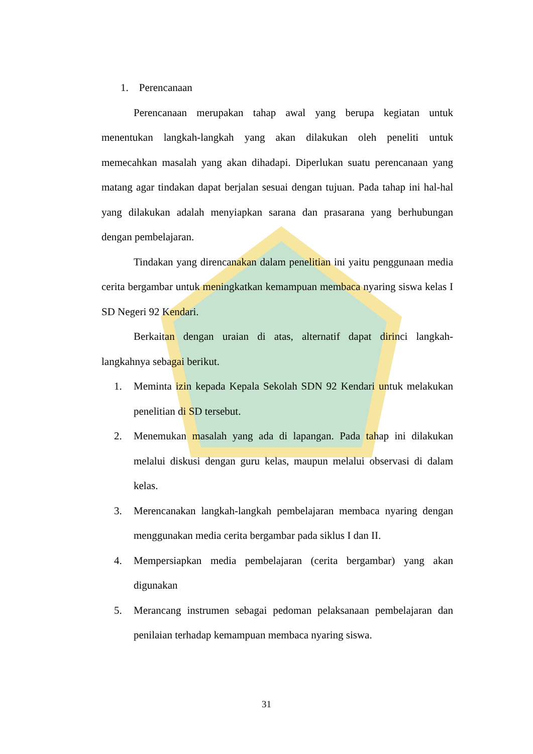1. Perencanaan
Perencanaan merupakan tahap awal yang berupa kegiatan untuk menentukan langkah-langkah yang akan dilakukan oleh peneliti untuk memecahkan masalah yang akan dihadapi. Diperlukan suatu perencanaan yang matang agar tindakan dapat berjalan sesuai dengan tujuan. Pada tahap ini hal-hal yang dilakukan adalah menyiapkan sarana dan prasarana yang berhubungan dengan pembelajaran.
Tindakan yang direncanakan dalam penelitian ini yaitu penggunaan media cerita bergambar untuk meningkatkan kemampuan membaca nyaring siswa kelas I SD Negeri 92 Kendari.
Berkaitan dengan uraian di atas, alternatif dapat dirinci langkah-langkahnya sebagai berikut.
1. Meminta izin kepada Kepala Sekolah SDN 92 Kendari untuk melakukan penelitian di SD tersebut.
2. Menemukan masalah yang ada di lapangan. Pada tahap ini dilakukan melalui diskusi dengan guru kelas, maupun melalui observasi di dalam kelas.
3. Merencanakan langkah-langkah pembelajaran membaca nyaring dengan menggunakan media cerita bergambar pada siklus I dan II.
4. Mempersiapkan media pembelajaran (cerita bergambar) yang akan digunakan
5. Merancang instrumen sebagai pedoman pelaksanaan pembelajaran dan penilaian terhadap kemampuan membaca nyaring siswa.
31